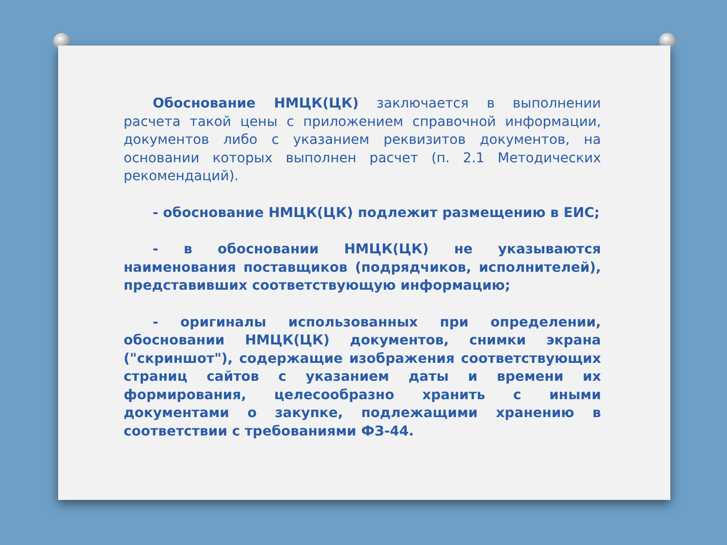Обоснование НМЦК(ЦК) заключается в выполнении расчета такой цены с приложением справочной информации, документов либо с указанием реквизитов документов, на основании которых выполнен расчет (п. 2.1 Методических рекомендаций).
- обоснование НМЦК(ЦК) подлежит размещению в ЕИС;
- в обосновании НМЦК(ЦК) не указываются наименования поставщиков (подрядчиков, исполнителей), представивших соответствующую информацию;
- оригиналы использованных при определении, обосновании НМЦК(ЦК) документов, снимки экрана ("скриншот"), содержащие изображения соответствующих страниц сайтов с указанием даты и времени их формирования, целесообразно хранить с иными документами о закупке, подлежащими хранению в соответствии с требованиями ФЗ-44.